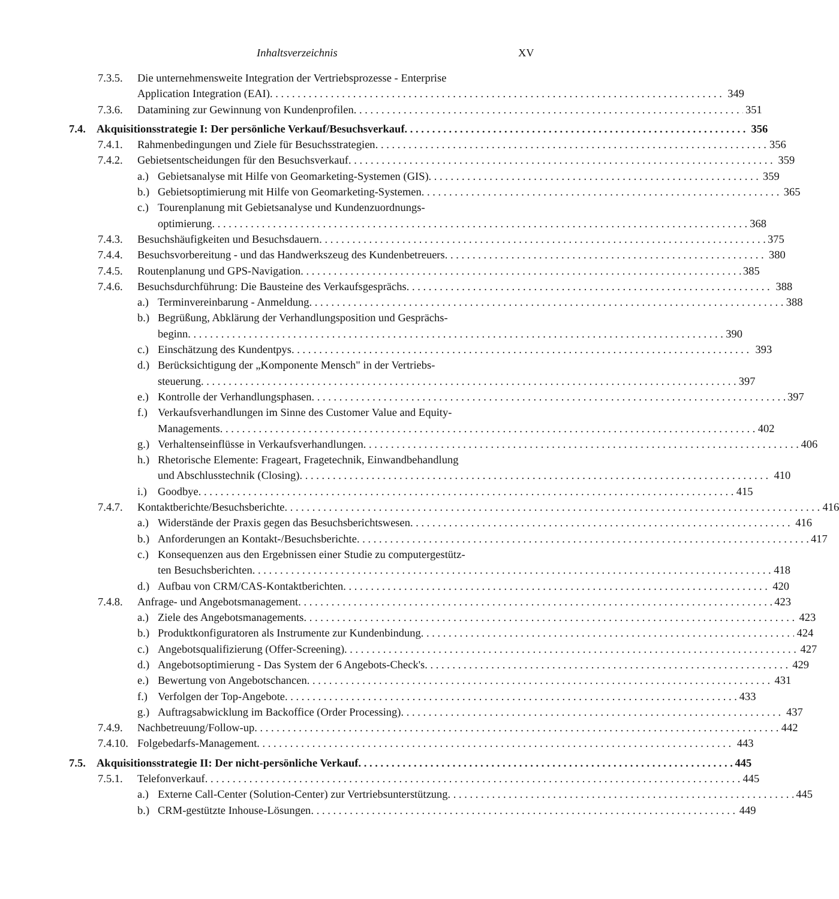Inhaltsverzeichnis XV
7.3.5. Die unternehmensweite Integration der Vertriebsprozesse - Enterprise
Application Integration (EAI) 349
7.3.6. Datamining zur Gewinnung von Kundenprofilen 351
7.4. Akquisitionsstrategie I: Der persönliche Verkauf/Besuchsverkauf 356
7.4.1. Rahmenbedingungen und Ziele für Besuchsstrategien 356
7.4.2. Gebietsentscheidungen für den Besuchsverkauf 359
a.) Gebietsanalyse mit Hilfe von Geomarketing-Systemen (GIS) 359
b.) Gebietsoptimierung mit Hilfe von Geomarketing-Systemen 365
c.) Tourenplanung mit Gebietsanalyse und Kundenzuordnungs-
optimierung 368
7.4.3. Besuchshäufigkeiten und Besuchsdauern 375
7.4.4. Besuchsvorbereitung - und das Handwerkszeug des Kundenbetreuers 380
7.4.5. Routenplanung und GPS-Navigation 385
7.4.6. Besuchsdurchführung: Die Bausteine des Verkaufsgesprächs 388
a.) Terminvereinbarung - Anmeldung 388
b.) Begrüßung, Abklärung der Verhandlungsposition und Gesprächs-
beginn 390
c.) Einschätzung des Kundentpys 393
d.) Berücksichtigung der „Komponente Mensch" in der Vertriebs-
steuerung 397
e.) Kontrolle der Verhandlungsphasen 397
f.) Verkaufsverhandlungen im Sinne des Customer Value and Equity-
Managements 402
g.) Verhaltenseinflüsse in Verkaufsverhandlungen 406
h.) Rhetorische Elemente: Frageart, Fragetechnik, Einwandbehandlung
und Abschlusstechnik (Closing) 410
i.) Goodbye 415
7.4.7. Kontaktberichte/Besuchsberichte 416
a.) Widerstände der Praxis gegen das Besuchsberichtswesen 416
b.) Anforderungen an Kontakt-/Besuchsberichte 417
c.) Konsequenzen aus den Ergebnissen einer Studie zu computergestütz-
ten Besuchsberichten 418
d.) Aufbau von CRM/CAS-Kontaktberichten 420
7.4.8. Anfrage- und Angebotsmanagement 423
a.) Ziele des Angebotsmanagements 423
b.) Produktkonfiguratoren als Instrumente zur Kundenbindung 424
c.) Angebotsqualifizierung (Offer-Screening) 427
d.) Angebotsoptimierung - Das System der 6 Angebots-Check's 429
e.) Bewertung von Angebotschancen 431
f.) Verfolgen der Top-Angebote 433
g.) Auftragsabwicklung im Backoffice (Order Processing) 437
7.4.9. Nachbetreuung/Follow-up 442
7.4.10. Folgebedarfs-Management 443
7.5. Akquisitionsstrategie II: Der nicht-persönliche Verkauf 445
7.5.1. Telefonverkauf 445
a.) Externe Call-Center (Solution-Center) zur Vertriebsunterstützung 445
b.) CRM-gestützte Inhouse-Lösungen 449